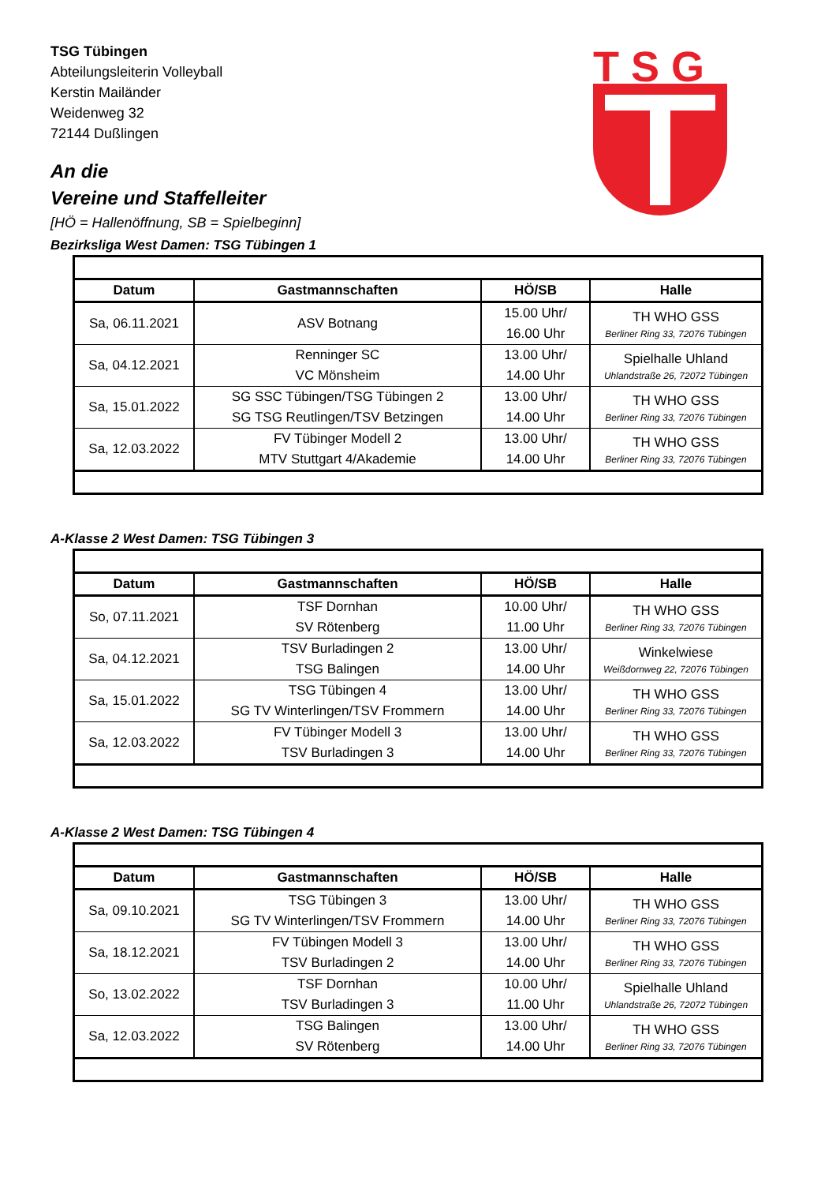T S G
TSG Tübingen
Abteilungsleiterin Volleyball
Kerstin Mailänder
Weidenweg 32
72144 Dußlingen
An die
Vereine und Staffelleiter
[HÖ = Hallenöffnung, SB = Spielbeginn]
Bezirksliga West Damen: TSG Tübingen 1
| Datum | Gastmannschaften | HÖ/SB | Halle |
| --- | --- | --- | --- |
| Sa, 06.11.2021 | ASV Botnang | 15.00 Uhr/ 16.00 Uhr | TH WHO GSS Berliner Ring 33, 72076 Tübingen |
| Sa, 04.12.2021 | Renninger SC VC Mönsheim | 13.00 Uhr/ 14.00 Uhr | Spielhalle Uhland Uhlandstraße 26, 72072 Tübingen |
| Sa, 15.01.2022 | SG SSC Tübingen/TSG Tübingen 2 SG TSG Reutlingen/TSV Betzingen | 13.00 Uhr/ 14.00 Uhr | TH WHO GSS Berliner Ring 33, 72076 Tübingen |
| Sa, 12.03.2022 | FV Tübinger Modell 2 MTV Stuttgart 4/Akademie | 13.00 Uhr/ 14.00 Uhr | TH WHO GSS Berliner Ring 33, 72076 Tübingen |
A-Klasse 2 West Damen: TSG Tübingen 3
| Datum | Gastmannschaften | HÖ/SB | Halle |
| --- | --- | --- | --- |
| So, 07.11.2021 | TSF Dornhan SV Rötenberg | 10.00 Uhr/ 11.00 Uhr | TH WHO GSS Berliner Ring 33, 72076 Tübingen |
| Sa, 04.12.2021 | TSV Burladingen 2 TSG Balingen | 13.00 Uhr/ 14.00 Uhr | Winkelwiese Weißdornweg 22, 72076 Tübingen |
| Sa, 15.01.2022 | TSG Tübingen 4 SG TV Winterlingen/TSV Frommern | 13.00 Uhr/ 14.00 Uhr | TH WHO GSS Berliner Ring 33, 72076 Tübingen |
| Sa, 12.03.2022 | FV Tübinger Modell 3 TSV Burladingen 3 | 13.00 Uhr/ 14.00 Uhr | TH WHO GSS Berliner Ring 33, 72076 Tübingen |
A-Klasse 2 West Damen: TSG Tübingen 4
| Datum | Gastmannschaften | HÖ/SB | Halle |
| --- | --- | --- | --- |
| Sa, 09.10.2021 | TSG Tübingen 3 SG TV Winterlingen/TSV Frommern | 13.00 Uhr/ 14.00 Uhr | TH WHO GSS Berliner Ring 33, 72076 Tübingen |
| Sa, 18.12.2021 | FV Tübingen Modell 3 TSV Burladingen 2 | 13.00 Uhr/ 14.00 Uhr | TH WHO GSS Berliner Ring 33, 72076 Tübingen |
| So, 13.02.2022 | TSF Dornhan TSV Burladingen 3 | 10.00 Uhr/ 11.00 Uhr | Spielhalle Uhland Uhlandstraße 26, 72072 Tübingen |
| Sa, 12.03.2022 | TSG Balingen SV Rötenberg | 13.00 Uhr/ 14.00 Uhr | TH WHO GSS Berliner Ring 33, 72076 Tübingen |